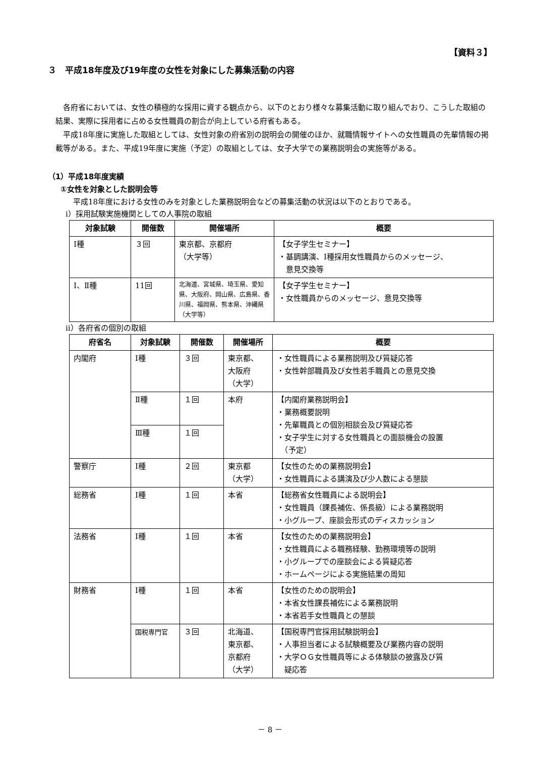【資料３】
３　平成18年度及び19年度の女性を対象にした募集活動の内容
各府省においては、女性の積極的な採用に資する観点から、以下のとおり様々な募集活動に取り組んでおり、こうした取組の結果、実際に採用者に占める女性職員の割合が向上している府省もある。
平成18年度に実施した取組としては、女性対象の府省別の説明会の開催のほか、就職情報サイトへの女性職員の先輩情報の掲載等がある。また、平成19年度に実施（予定）の取組としては、女子大学での業務説明会の実施等がある。
（1）平成18年度実績
①女性を対象とした説明会等
　平成18年度における女性のみを対象とした業務説明会などの募集活動の状況は以下のとおりである。
ⅰ）採用試験実施機関としての人事院の取組
| 対象試験 | 開催数 | 開催場所 | 概要 |
| --- | --- | --- | --- |
| Ⅰ種 | ３回 | 東京都、京都府 （大学等） | 【女子学生セミナー】 ・基調講演、Ⅰ種採用女性職員からのメッセージ、 意見交換等 |
| Ⅰ、Ⅱ種 | 11回 | 北海道、宮城県、埼玉県、愛知県、大阪府、岡山県、広島県、香川県、福岡県、熊本県、沖縄県（大学等） | 【女子学生セミナー】 ・女性職員からのメッセージ、意見交換等 |
ⅱ）各府省の個別の取組
| 府省名 | 対象試験 | 開催数 | 開催場所 | 概要 |
| --- | --- | --- | --- | --- |
| 内閣府 | Ⅰ種 | ３回 | 東京都、 大阪府 （大学） | ・女性職員による業務説明及び質疑応答 ・女性幹部職員及び女性若手職員との意見交換 |
| | Ⅱ種 | １回 | 本府 | 【内閣府業務説明会】 ・業務概要説明 ・先輩職員との個別相談会及び質疑応答 ・女子学生に対する女性職員との面談機会の設置 （予定） |
| | Ⅲ種 | １回 | | |
| 警察庁 | Ⅰ種 | ２回 | 東京都 （大学） | 【女性のための業務説明会】 ・女性職員による講演及び少人数による懇談 |
| 総務省 | Ⅰ種 | １回 | 本省 | 【総務省女性職員による説明会】 ・女性職員（課長補佐、係長級）による業務説明 ・小グループ、座談会形式のディスカッション |
| 法務省 | Ⅰ種 | １回 | 本省 | 【女性のための業務説明会】 ・女性職員による職務経験、勤務環境等の説明 ・小グループでの座談会による質疑応答 ・ホームページによる実施結果の周知 |
| 財務省 | Ⅰ種 | １回 | 本省 | 【女性のための説明会】 ・本省女性課長補佐による業務説明 ・本省若手女性職員との懇談 |
| | 国税専門官 | ３回 | 北海道、 東京都、 京都府 （大学） | 【国税専門官採用試験説明会】 ・人事担当者による試験概要及び業務内容の説明 ・大学ＯＧ女性職員等による体験談の披露及び質 疑応答 |
－ 8 －